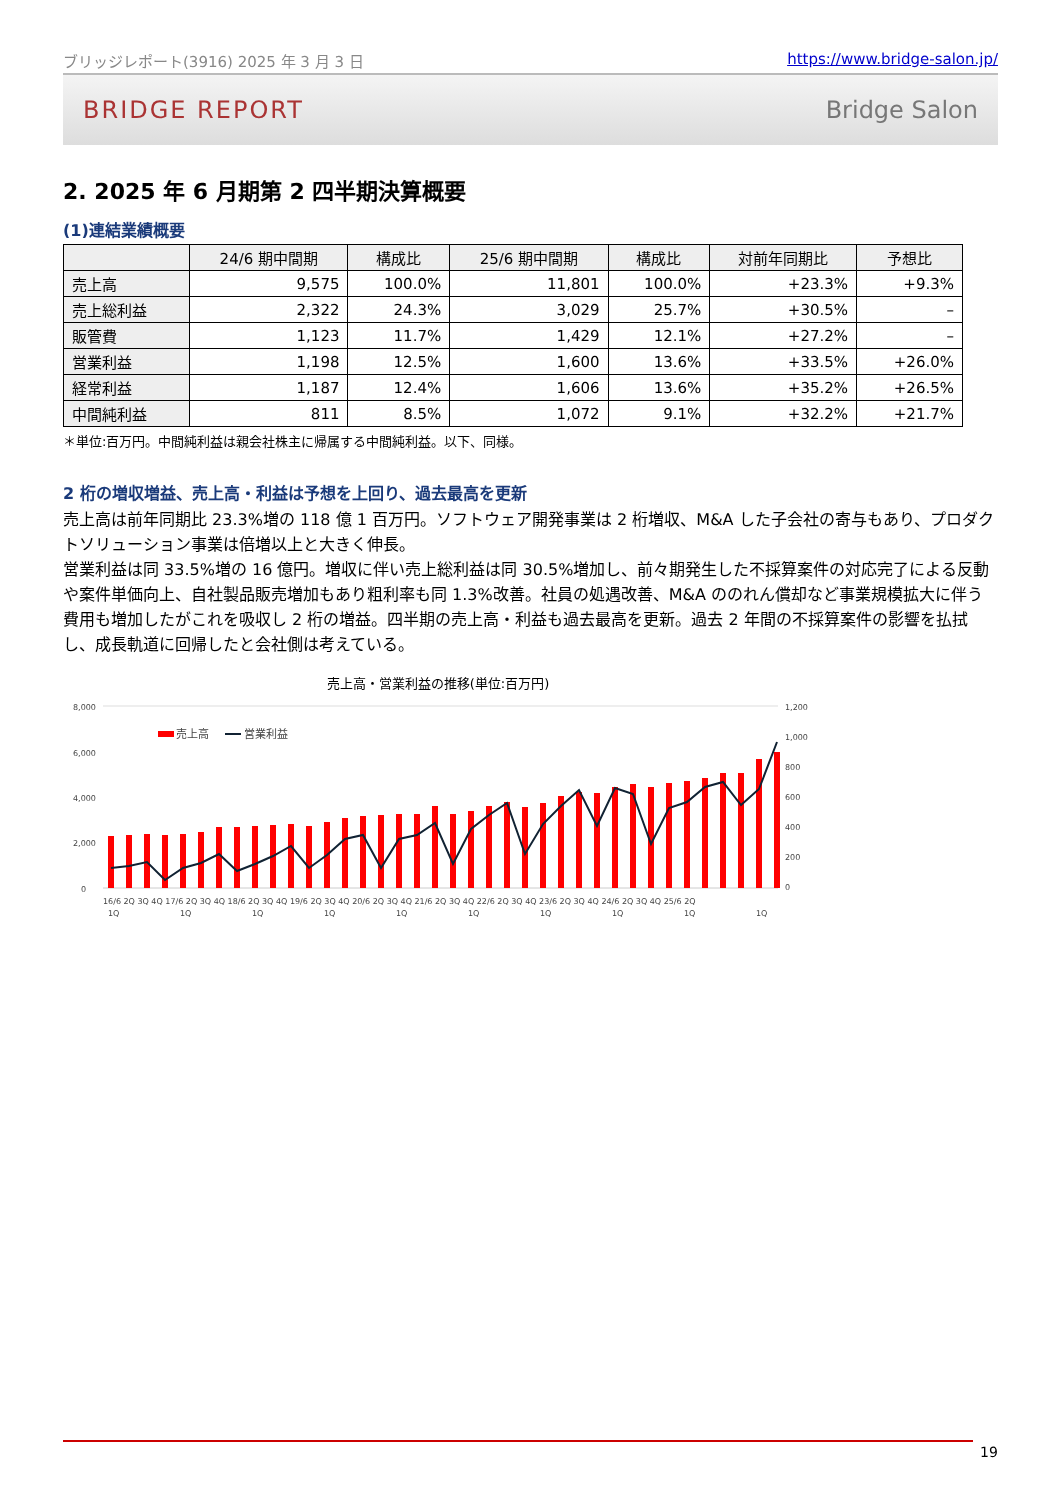ブリッジレポート(3916) 2025 年 3 月 3 日 https://www.bridge-salon.jp/
BRIDGE REPORT Bridge Salon
2. 2025 年 6 月期第 2 四半期決算概要
(1)連結業績概要
| | 24/6 期中間期 | 構成比 | 25/6 期中間期 | 構成比 | 対前年同期比 | 予想比 |
| --- | --- | --- | --- | --- | --- | --- |
| 売上高 | 9,575 | 100.0% | 11,801 | 100.0% | +23.3% | +9.3% |
| 売上総利益 | 2,322 | 24.3% | 3,029 | 25.7% | +30.5% | – |
| 販管費 | 1,123 | 11.7% | 1,429 | 12.1% | +27.2% | – |
| 営業利益 | 1,198 | 12.5% | 1,600 | 13.6% | +33.5% | +26.0% |
| 経常利益 | 1,187 | 12.4% | 1,606 | 13.6% | +35.2% | +26.5% |
| 中間純利益 | 811 | 8.5% | 1,072 | 9.1% | +32.2% | +21.7% |
＊単位:百万円。中間純利益は親会社株主に帰属する中間純利益。以下、同様。
2 桁の増収増益、売上高・利益は予想を上回り、過去最高を更新
売上高は前年同期比 23.3%増の 118 億 1 百万円。ソフトウェア開発事業は 2 桁増収、M&A した子会社の寄与もあり、プロダクトソリューション事業は倍増以上と大きく伸長。
営業利益は同 33.5%増の 16 億円。増収に伴い売上総利益は同 30.5%増加し、前々期発生した不採算案件の対応完了による反動や案件単価向上、自社製品販売増加もあり粗利率も同 1.3%改善。社員の処遇改善、M&A ののれん償却など事業規模拡大に伴う費用も増加したがこれを吸収し 2 桁の増益。四半期の売上高・利益も過去最高を更新。過去 2 年間の不採算案件の影響を払拭し、成長軌道に回帰したと会社側は考えている。
売上高・営業利益の推移(単位:百万円)
8,000
6,000
4,000
2,000
0
1,200
1,000
800
600
400
200
0
売上高
営業利益
16/6 2Q 3Q 4Q 17/6 2Q 3Q 4Q 18/6 2Q 3Q 4Q 19/6 2Q 3Q 4Q 20/6 2Q 3Q 4Q 21/6 2Q 3Q 4Q 22/6 2Q 3Q 4Q 23/6 2Q 3Q 4Q 24/6 2Q 3Q 4Q 25/6 2Q
1Q
1Q
1Q
1Q
1Q
1Q
1Q
1Q
1Q
1Q
19